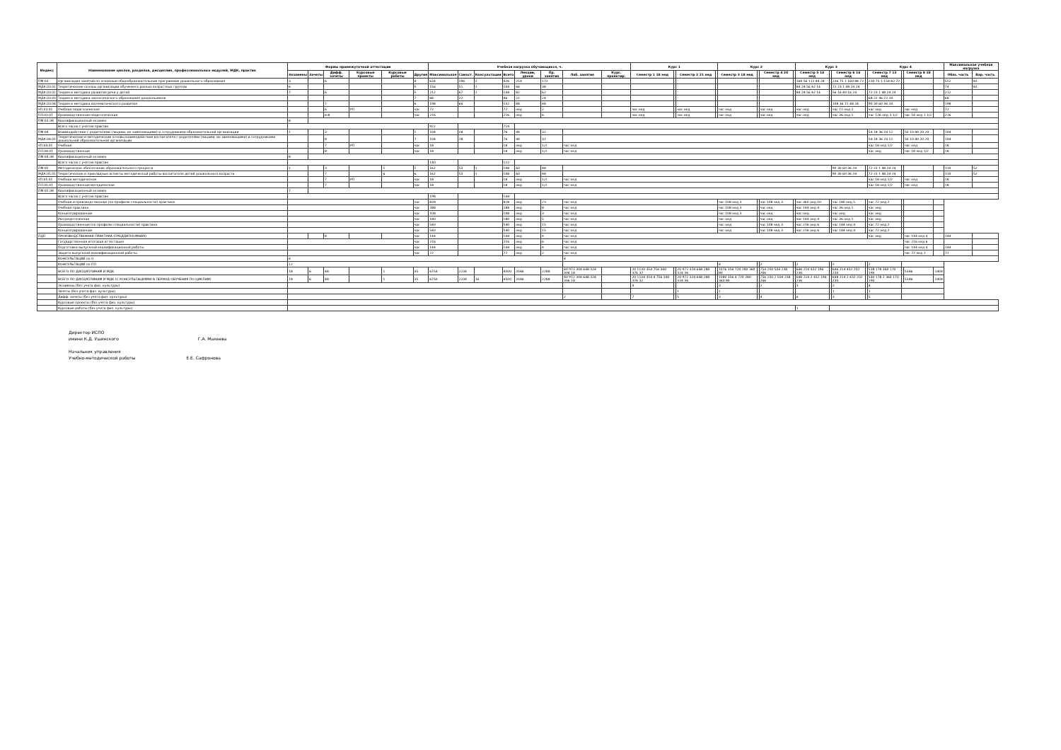| Индекс | Наименование циклов, разделов, дисциплин, профессиональных модулей, МДК, практик | Формы промежуточной аттестации | | | | | | Учебная нагрузка обучающихся, ч. | | | | | | | | Курс 1 | | | | Курс 2 | | | | Курс 3 | | | | Курс 4 | | | | Максимальная учебная нагрузка | |
| --- | --- | --- | --- | --- | --- | --- | --- | --- | --- | --- | --- | --- | --- | --- | --- | --- | --- | --- | --- | --- | --- | --- | --- | --- | --- | --- | --- | --- | --- | --- | --- | --- | --- |
| | | Экзамены | Зачеты | Дифф. зачеты | Курсовые проекты | Курсовые работы | Другие | Максимальная | Самост. | Консультации | Всего | Лекции, уроки | Пр. занятия | Лаб. занятия | Курс. проектир. | Семестр 1 18 нед | | Семестр 2 21 нед | | Семестр 3 18 нед | | Семестр 4 20 нед | | Семестр 5 14 нед | | Семестр 6 16 нед | | Семестр 7 13 нед | | Семестр 8 10 нед | | Обяз. часть | Вар. часть |
| ПМ.03 | Организация занятий по основным общеобразовательным программам дошкольного образования | 3 | | 6 | | | 4 | 634 | 206 | 2 | 426 | 254 | 172 | | | | | | | | | | | 168 56 112 84 28 | | 236 75 1 160 88 72 | | 230 75 1 154 82 72 | | | | 552 | 82 |
| МДК.03.01 | Теоретические основы организации обучения в разных возрастных группах | 6 | | | | | 5 | 156 | 51 | 1 | 104 | 66 | 38 | | | | | | | | | | | 84 28 56 42 14 | | 72 23 1 48 24 24 | | | | | | 74 | 82 |
| МДК.03.02 | Теория и методика развития речи у детей | 7 | | 6 | | | 5 | 212 | 67 | 1 | 144 | 82 | 62 | | | | | | | | | | | 84 28 56 42 14 | | 56 16 40 16 24 | | 72 23 1 48 24 24 | | | | 212 | |
| МДК.03.03 | Теория и методика экологического образования дошкольников | | | | | | 7 | 68 | 22 | | 46 | 22 | 24 | | | | | | | | | | | | | | | 68 22 46 22 24 | | | | 68 | |
| МДК.03.04 | Теория и методика математического развития | | | 7 | | | 6 | 198 | 66 | | 132 | 84 | 48 | | | | | | | | | | | | | 108 36 72 48 24 | | 90 30 60 36 24 | | | | 198 | |
| УП.03.01 | Учебная педагогическая | | | 6 | РП | | час | 72 | | | 72 | нед | 2 | | | час нед | | час нед | | час нед | | час нед | | час нед | | час 72 нед 2 | | час нед | | час нед | | 72 | |
| ПП.03.01 | Производственная педагогическая | | | 6-8 | | | час | 216 | | | 216 | нед | 6 | | | час нед | | час нед | | час нед | | час нед | | час нед | | час 36 нед 1 | | час 126 нед 3 1/2 | | час 54 нед 1 1/2 | | 216 | |
| ПМ.03.ЭК | Квалификационный экзамен | 8 | | | | | | | | | | | | | | | | | | | | | | | | | | | | | | | |
| | Всего часов с учетом практик | | | | | | | 922 | | | 714 | | | | | | | | | | | | | | | | | | | | | | |
| ПМ.04 | Взаимодействие с родителями (лицами, их заменяющими) и сотрудниками образовательной организации | 1 | | 3 | | | 1 | 104 | 28 | | 76 | 44 | 32 | | | | | | | | | | | | | | | 54 18 36 24 12 | | 50 10 40 20 20 | | 104 | |
| МДК.04.01 | Теоретические и методические основы взаимодействия воспитателя с родителями (лицами, их заменяющими) и сотрудниками дошкольной образовательной организации | | | 8 | | | 7 | 104 | 28 | | 76 | 44 | 32 | | | | | | | | | | | | | | | 54 18 36 24 12 | | 50 10 40 20 20 | | 104 | |
| УП.04.01 | Учебная | | | 7 | РП | | час | 18 | | | 18 | нед | 1/2 | час нед | | | | | | | | | | | | | | час 18 нед 1/2 | | час нед | | 18 | |
| ПП.04.01 | Производственная | | | 8 | | | час | 18 | | | 18 | нед | 1/2 | час нед | | | | | | | | | | | | | | час нед | | час 18 нед 1/2 | | 18 | |
| ПМ.04.ЭК | Квалификационный экзамен | 8 | | | | | | | | | | | | | | | | | | | | | | | | | | | | | | | |
| | Всего часов с учетом практик | | | | | | | 140 | | | 112 | | | | | | | | | | | | | | | | | | | | | | |
| ПМ.05 | Методическое обеспечение образовательного процесса | 1 | | 3 | | 1 | 1 | 162 | 53 | 1 | 108 | 60 | 48 | | | | | | | | | | | | | 90 30 60 36 24 | | 72 23 1 48 24 24 | | | | 110 | 52 |
| МДК.05.01 | Теоретические и прикладные аспекты методической работы воспитателя детей дошкольного возраста | | | 7 | | 6 | 6 | 162 | 53 | 1 | 108 | 60 | 48 | | | | | | | | | | | | | 90 30 60 36 24 | | 72 23 1 48 24 24 | | | | 110 | 52 |
| УП.05.01 | Учебная методическая | | | 7 | РП | | час | 18 | | | 18 | нед | 1/2 | час нед | | | | | | | | | | | | | | час 18 нед 1/2 | | час нед | | 18 | |
| ПП.05.01 | Производственная методическая | | | 7 | | | час | 18 | | | 18 | нед | 1/2 | час нед | | | | | | | | | | | | | | час 18 нед 1/2 | | час нед | | 18 | |
| ПМ.05.ЭК | Квалификационный экзамен | 7 | | | | | | | | | | | | | | | | | | | | | | | | | | | | | | | |
| | Всего часов с учетом практик | | | | | | | 198 | | | 144 | | | | | | | | | | | | | | | | | | | | | | |
| | Учебная и производственная (по профилю специальности) практики | | | | | | час | 828 | | | 828 | нед | 23 | час нед | | | | | | час 108 нед 3 | | час 108 нед 3 | | час 360 нед 10 | | час 180 нед 5 | | час 72 нед 2 | | | | | |
| | Учебная практика | | | | | | час | 288 | | | 288 | нед | 8 | час нед | | | | | | час 108 нед 3 | | час нед | | час 144 нед 4 | | час 36 нед 1 | | час нед | | | | | |
| | Концентрированная | | | | | | час | 108 | | | 108 | нед | 3 | час нед | | | | | | час 108 нед 3 | | час нед | | час нед | | час нед | | час нед | | | | | |
| | Рассредоточенная | | | | | | час | 180 | | | 180 | нед | 5 | час нед | | | | | | час нед | | час нед | | час 144 нед 4 | | час 36 нед 1 | | час нед | | | | | |
| | Производственная (по профилю специальности) практика | | | | | | час | 540 | | | 540 | нед | 15 | час нед | | | | | | час нед | | час 108 нед 3 | | час 216 нед 6 | | час 144 нед 4 | | час 72 нед 2 | | | | | |
| | Концентрированная | | | | | | час | 540 | | | 540 | нед | 15 | час нед | | | | | | час нед | | час 108 нед 3 | | час 216 нед 6 | | час 144 нед 4 | | час 72 нед 2 | | | | | |
| ПДП | ПРОИЗВОДСТВЕННАЯ ПРАКТИКА (ПРЕДДИПЛОМНАЯ) | | | 8 | | | час | 144 | | | 144 | нед | 4 | час нед | | | | | | | | | | | | | | час нед | | час 144 нед 4 | | 144 | |
| | Государственная итоговая аттестация | | | | | | час | 216 | | | 216 | нед | 6 | час нед | | | | | | | | | | | | | | | | час 216 нед 6 | | | |
| | Подготовка выпускной квалификационной работы | | | | | | час | 144 | | | 144 | нед | 4 | час нед | | | | | | | | | | | | | | | | час 144 нед 4 | | 144 | |
| | Защита выпускной квалификационной работы | | | | | | час | 72 | | | 72 | нед | 2 | час нед | | | | | | | | | | | | | | | | час 72 нед 2 | | 72 | |
| | КОНСУЛЬТАЦИИ по О | 4 | | | | | | | | | | | | 4 | | | | | | | | | | | | | | | | | | | |
| | КОНСУЛЬТАЦИИ по ПП | 12 | | | | | | | | | | | | | | | | | | 4 | | 2 | | 2 | | 2 | | 2 | | | | | |
| | ВСЕГО ПО ДИСЦИПЛИНАМ И МДК | 18 | 6 | 48 | | 1 | 35 | 6754 | 2234 | | 4500 | 2046 | 2288 | 40 972 304 648 324 306 18 | | 20 1130 354 756 340 376 32 | | 20 972 324 648 288 324 36 | | 1076 356 720 280 360 80 | | 754 250 504 238 266 | | 646 214 432 196 236 | | 646 214 432 202 230 | | 538 178 360 170 190 | | 5346 | 1404 | | |
| | ВСЕГО ПО ДИСЦИПЛИНАМ И МДК (С КОНСУЛЬТАЦИЯМИ В ПЕРИОД ОБУЧЕНИЯ ПО ЦИКЛАМ) | 18 | 6 | 48 | | 1 | 35 | 6750 | 2234 | 16 | 4500 | 2046 | 2288 | 40 972 304 648 324 306 18 | | 20 1134 354 4 756 340 376 32 | | 20 972 324 648 288 324 36 | | 1080 356 4 720 280 360 80 | | 756 250 2 504 238 266 | | 648 214 2 432 196 236 | | 648 214 2 432 202 230 | | 540 178 2 360 170 190 | | 5346 | 1404 | | |
| | Экзамены (без учета физ. культуры) | | | | | | | | | | | | | | | 4 | | | | 3 | | 2 | | 3 | | 2 | | 4 | | | | | |
| | Зачеты (без учета физ. культуры) | | | | | | | | | | | | | | | | | 1 | | 1 | | | | | | 1 | | 1 | | | | | |
| | Дифф. зачеты (без учета физ. культуры) | | | | | | | | | | | | | 2 | | 7 | | 5 | | 3 | | 4 | | 6 | | 3 | | 5 | | | | | |
| | Курсовые проекты (без учета физ. культуры) | | | | | | | | | | | | | | | | | | | | | | | | | | | | | | | | |
| | Курсовые работы (без учета физ. культуры) | | | | | | | | | | | | | | | | | | | | | | | 1 | | | | | | | | | |
Директор ИСПО
имени К.Д. Ушинского Г.А. Макеева
Начальник управления
Учебно-методической работы Е.Е. Сафронова